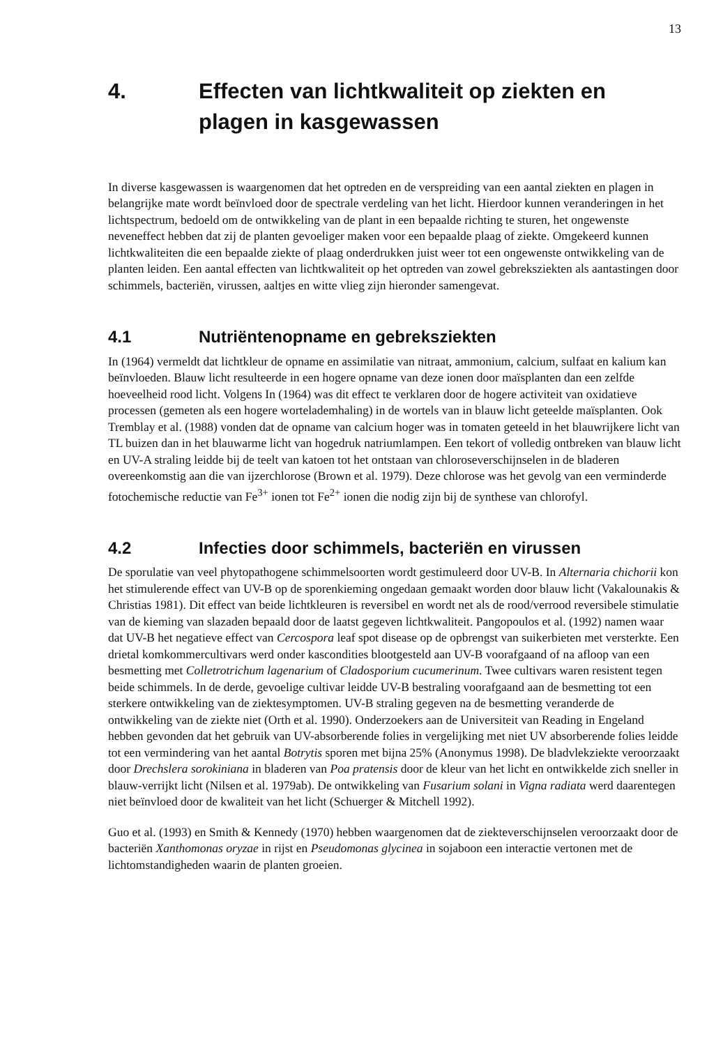13
4. Effecten van lichtkwaliteit op ziekten en plagen in kasgewassen
In diverse kasgewassen is waargenomen dat het optreden en de verspreiding van een aantal ziekten en plagen in belangrijke mate wordt beïnvloed door de spectrale verdeling van het licht. Hierdoor kunnen veranderingen in het lichtspectrum, bedoeld om de ontwikkeling van de plant in een bepaalde richting te sturen, het ongewenste neveneffect hebben dat zij de planten gevoeliger maken voor een bepaalde plaag of ziekte. Omgekeerd kunnen lichtkwaliteiten die een bepaalde ziekte of plaag onderdrukken juist weer tot een ongewenste ontwikkeling van de planten leiden. Een aantal effecten van lichtkwaliteit op het optreden van zowel gebreksziekten als aantastingen door schimmels, bacteriën, virussen, aaltjes en witte vlieg zijn hieronder samengevat.
4.1 Nutriëntenopname en gebreksziekten
In (1964) vermeldt dat lichtkleur de opname en assimilatie van nitraat, ammonium, calcium, sulfaat en kalium kan beïnvloeden. Blauw licht resulteerde in een hogere opname van deze ionen door maïsplanten dan een zelfde hoeveelheid rood licht. Volgens In (1964) was dit effect te verklaren door de hogere activiteit van oxidatieve processen (gemeten als een hogere wortelademhaling) in de wortels van in blauw licht geteelde maïsplanten. Ook Tremblay et al. (1988) vonden dat de opname van calcium hoger was in tomaten geteeld in het blauwrijkere licht van TL buizen dan in het blauwarme licht van hogedruk natriumlampen. Een tekort of volledig ontbreken van blauw licht en UV-A straling leidde bij de teelt van katoen tot het ontstaan van chloroseverschijnselen in de bladeren overeenkomstig aan die van ijzerchlorose (Brown et al. 1979). Deze chlorose was het gevolg van een verminderde fotochemische reductie van Fe<sup>3+</sup> ionen tot Fe<sup>2+</sup> ionen die nodig zijn bij de synthese van chlorofyl.
4.2 Infecties door schimmels, bacteriën en virussen
De sporulatie van veel phytopathogene schimmelsoorten wordt gestimuleerd door UV-B. In Alternaria chichorii kon het stimulerende effect van UV-B op de sporenkieming ongedaan gemaakt worden door blauw licht (Vakalounakis & Christias 1981). Dit effect van beide lichtkleuren is reversibel en wordt net als de rood/verrood reversibele stimulatie van de kieming van slazaden bepaald door de laatst gegeven lichtkwaliteit. Pangopoulos et al. (1992) namen waar dat UV-B het negatieve effect van Cercospora leaf spot disease op de opbrengst van suikerbieten met versterkte. Een drietal komkommercultivars werd onder kascondities blootgesteld aan UV-B voorafgaand of na afloop van een besmetting met Colletrotrichum lagenarium of Cladosporium cucumerinum. Twee cultivars waren resistent tegen beide schimmels. In de derde, gevoelige cultivar leidde UV-B bestraling voorafgaand aan de besmetting tot een sterkere ontwikkeling van de ziektesymptomen. UV-B straling gegeven na de besmetting veranderde de ontwikkeling van de ziekte niet (Orth et al. 1990). Onderzoekers aan de Universiteit van Reading in Engeland hebben gevonden dat het gebruik van UV-absorberende folies in vergelijking met niet UV absorberende folies leidde tot een vermindering van het aantal Botrytis sporen met bijna 25% (Anonymus 1998). De bladvlekziekte veroorzaakt door Drechslera sorokiniana in bladeren van Poa pratensis door de kleur van het licht en ontwikkelde zich sneller in blauw-verrijkt licht (Nilsen et al. 1979ab). De ontwikkeling van Fusarium solani in Vigna radiata werd daarentegen niet beïnvloed door de kwaliteit van het licht (Schuerger & Mitchell 1992).
Guo et al. (1993) en Smith & Kennedy (1970) hebben waargenomen dat de ziekteverschijnselen veroorzaakt door de bacteriën Xanthomonas oryzae in rijst en Pseudomonas glycinea in sojaboon een interactie vertonen met de lichtomstandigheden waarin de planten groeien.